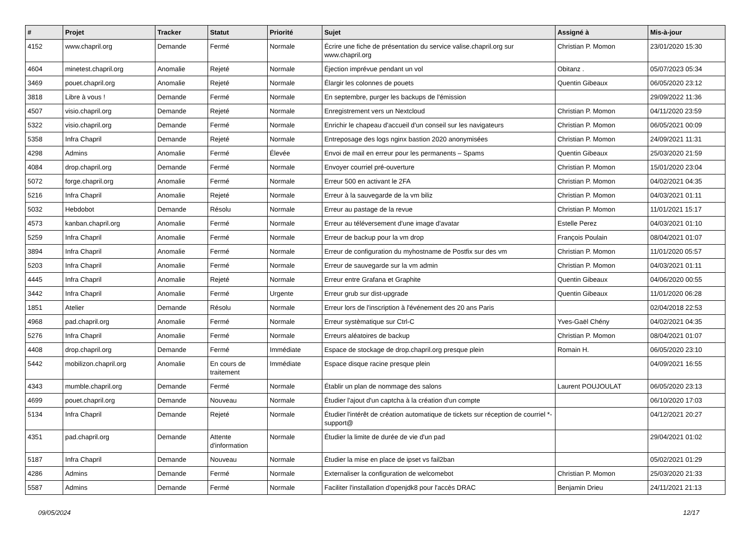| # | Projet | Tracker | Statut | Priorité | Sujet | Assigné à | Mis-à-jour |
| --- | --- | --- | --- | --- | --- | --- | --- |
| 4152 | www.chapril.org | Demande | Fermé | Normale | Écrire une fiche de présentation du service valise.chapril.org sur www.chapril.org | Christian P. Momon | 23/01/2020 15:30 |
| 4604 | minetest.chapril.org | Anomalie | Rejeté | Normale | Éjection imprévue pendant un vol | Obitanz . | 05/07/2023 05:34 |
| 3469 | pouet.chapril.org | Anomalie | Rejeté | Normale | Élargir les colonnes de pouets | Quentin Gibeaux | 06/05/2020 23:12 |
| 3818 | Libre à vous ! | Demande | Fermé | Normale | En septembre, purger les backups de l'émission | | 29/09/2022 11:36 |
| 4507 | visio.chapril.org | Demande | Rejeté | Normale | Enregistrement vers un Nextcloud | Christian P. Momon | 04/11/2020 23:59 |
| 5322 | visio.chapril.org | Demande | Fermé | Normale | Enrichir le chapeau d'accueil d'un conseil sur les navigateurs | Christian P. Momon | 06/05/2021 00:09 |
| 5358 | Infra Chapril | Demande | Rejeté | Normale | Entreposage des logs nginx bastion 2020 anonymisées | Christian P. Momon | 24/09/2021 11:31 |
| 4298 | Admins | Anomalie | Fermé | Élevée | Envoi de mail en erreur pour les permanents – Spams | Quentin Gibeaux | 25/03/2020 21:59 |
| 4084 | drop.chapril.org | Demande | Fermé | Normale | Envoyer courriel pré-ouverture | Christian P. Momon | 15/01/2020 23:04 |
| 5072 | forge.chapril.org | Anomalie | Fermé | Normale | Erreur 500 en activant le 2FA | Christian P. Momon | 04/02/2021 04:35 |
| 5216 | Infra Chapril | Anomalie | Rejeté | Normale | Erreur à la sauvegarde de la vm biliz | Christian P. Momon | 04/03/2021 01:11 |
| 5032 | Hebdobot | Demande | Résolu | Normale | Erreur au pastage de la revue | Christian P. Momon | 11/01/2021 15:17 |
| 4573 | kanban.chapril.org | Anomalie | Fermé | Normale | Erreur au téléversement d'une image d'avatar | Estelle Perez | 04/03/2021 01:10 |
| 5259 | Infra Chapril | Anomalie | Fermé | Normale | Erreur de backup pour la vm drop | François Poulain | 08/04/2021 01:07 |
| 3894 | Infra Chapril | Anomalie | Fermé | Normale | Erreur de configuration du myhostname de Postfix sur des vm | Christian P. Momon | 11/01/2020 05:57 |
| 5203 | Infra Chapril | Anomalie | Fermé | Normale | Erreur de sauvegarde sur la vm admin | Christian P. Momon | 04/03/2021 01:11 |
| 4445 | Infra Chapril | Anomalie | Rejeté | Normale | Erreur entre Grafana et Graphite | Quentin Gibeaux | 04/06/2020 00:55 |
| 3442 | Infra Chapril | Anomalie | Fermé | Urgente | Erreur grub sur dist-upgrade | Quentin Gibeaux | 11/01/2020 06:28 |
| 1851 | Atelier | Demande | Résolu | Normale | Erreur lors de l'inscription à l'événement des 20 ans Paris | | 02/04/2018 22:53 |
| 4968 | pad.chapril.org | Anomalie | Fermé | Normale | Erreur systèmatique sur Ctrl-C | Yves-Gaël Chény | 04/02/2021 04:35 |
| 5276 | Infra Chapril | Anomalie | Fermé | Normale | Erreurs aléatoires de backup | Christian P. Momon | 08/04/2021 01:07 |
| 4408 | drop.chapril.org | Demande | Fermé | Immédiate | Espace de stockage de drop.chapril.org presque plein | Romain H. | 06/05/2020 23:10 |
| 5442 | mobilizon.chapril.org | Anomalie | En cours de traitement | Immédiate | Espace disque racine presque plein | | 04/09/2021 16:55 |
| 4343 | mumble.chapril.org | Demande | Fermé | Normale | Établir un plan de nommage des salons | Laurent POUJOULAT | 06/05/2020 23:13 |
| 4699 | pouet.chapril.org | Demande | Nouveau | Normale | Étudier l'ajout d'un captcha à la création d'un compte | | 06/10/2020 17:03 |
| 5134 | Infra Chapril | Demande | Rejeté | Normale | Étudier l'intérêt de création automatique de tickets sur réception de courriel *-support@ | | 04/12/2021 20:27 |
| 4351 | pad.chapril.org | Demande | Attente d'information | Normale | Étudier la limite de durée de vie d'un pad | | 29/04/2021 01:02 |
| 5187 | Infra Chapril | Demande | Nouveau | Normale | Étudier la mise en place de ipset vs fail2ban | | 05/02/2021 01:29 |
| 4286 | Admins | Demande | Fermé | Normale | Externaliser la configuration de welcomebot | Christian P. Momon | 25/03/2020 21:33 |
| 5587 | Admins | Demande | Fermé | Normale | Faciliter l'installation d'openjdk8 pour l'accès DRAC | Benjamin Drieu | 24/11/2021 21:13 |
09/05/2024 12/17